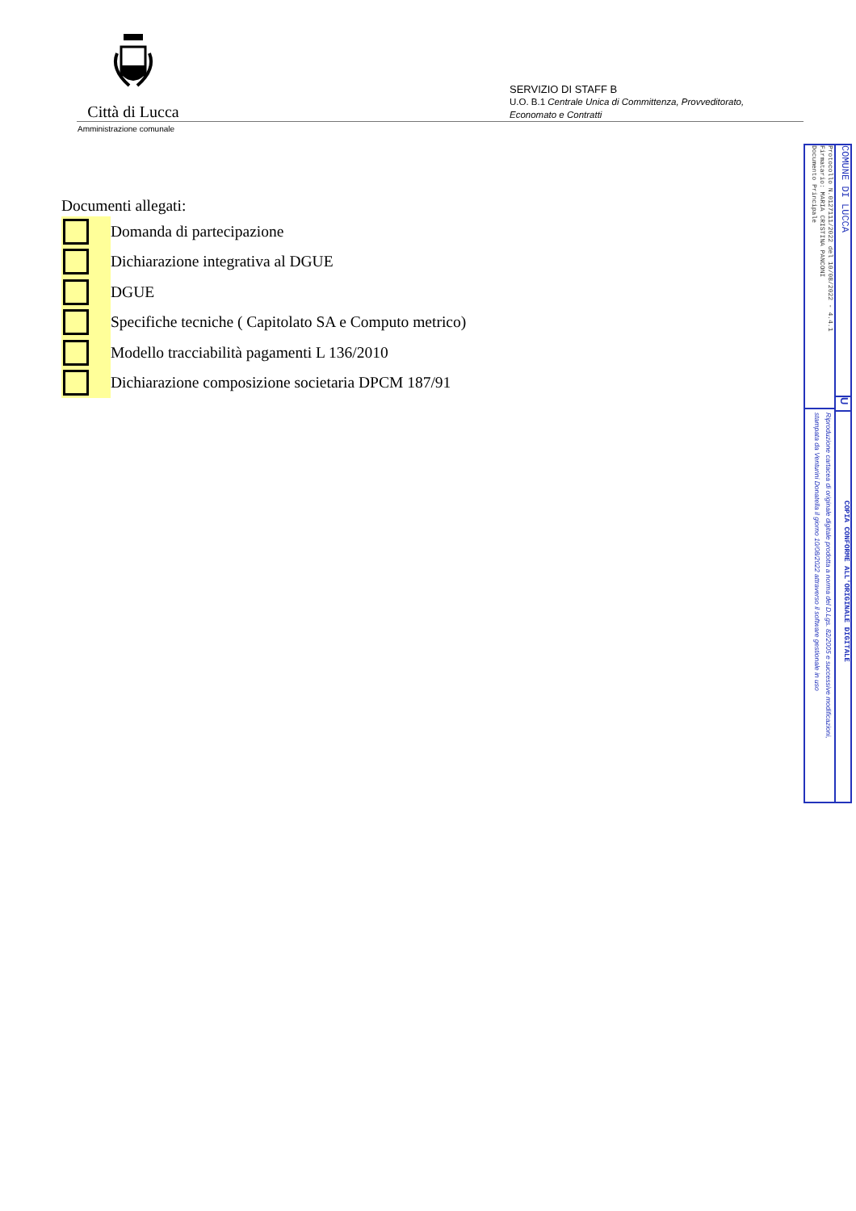Città di Lucca
Amministrazione comunale
SERVIZIO DI STAFF B
U.O. B.1 Centrale Unica di Committenza, Provveditorato,
Economato e Contratti
Documenti allegati:
Domanda di partecipazione
Dichiarazione integrativa al DGUE
DGUE
Specifiche tecniche ( Capitolato SA e Computo metrico)
Modello tracciabilità pagamenti L 136/2010
Dichiarazione composizione societaria DPCM 187/91
COMUNE DI LUCCA
U
COPIA CONFORME ALL'ORIGINALE DIGITALE
Protocollo N.0127111/2022 del 10/08/2022 - 4.4.1
Firmatario: MARIA CRISTINA PANCONI
Documento Principale
Riproduzione cartacea di originale digitale prodotta a norma del D.Lgs. 82/2005 e successive modificazioni,
stampata da Venturini Donatella il giorno 10/08/2022 attraverso il software gestionale in uso